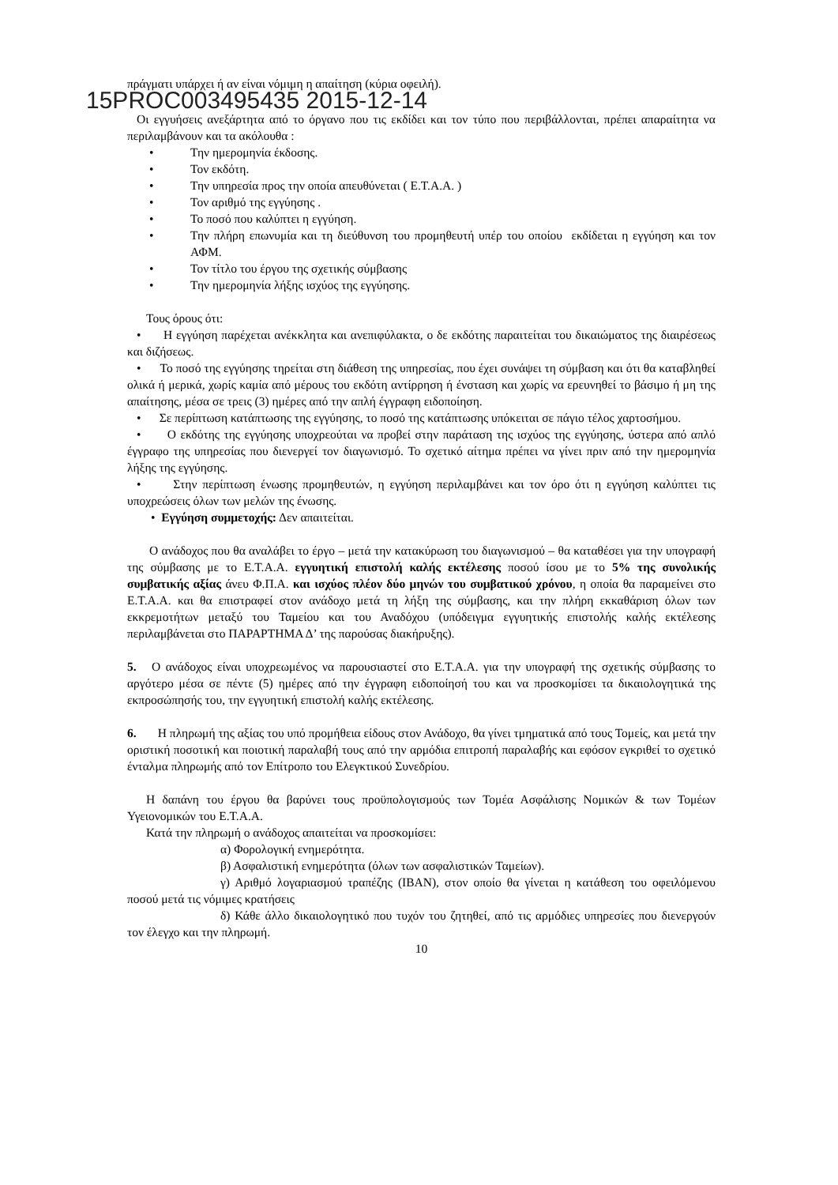πράγματι υπάρχει ή αν είναι νόμιμη η απαίτηση (κύρια οφειλή).
15PROC003495435 2015-12-14
Οι εγγυήσεις ανεξάρτητα από το όργανο που τις εκδίδει και τον τύπο που περιβάλλονται, πρέπει απαραίτητα να περιλαμβάνουν και τα ακόλουθα :
• Την ημερομηνία έκδοσης.
• Τον εκδότη.
• Την υπηρεσία προς την οποία απευθύνεται ( Ε.Τ.Α.Α. )
• Τον αριθμό της εγγύησης .
• Το ποσό που καλύπτει η εγγύηση.
• Την πλήρη επωνυμία και τη διεύθυνση του προμηθευτή υπέρ του οποίου εκδίδεται η εγγύηση και τον ΑΦΜ.
• Τον τίτλο του έργου της σχετικής σύμβασης
• Την ημερομηνία λήξης ισχύος της εγγύησης.
Τους όρους ότι:
• Η εγγύηση παρέχεται ανέκκλητα και ανεπιφύλακτα, ο δε εκδότης παραιτείται του δικαιώματος της διαιρέσεως και διζήσεως.
• Το ποσό της εγγύησης τηρείται στη διάθεση της υπηρεσίας, που έχει συνάψει τη σύμβαση και ότι θα καταβληθεί ολικά ή μερικά, χωρίς καμία από μέρους του εκδότη αντίρρηση ή ένσταση και χωρίς να ερευνηθεί το βάσιμο ή μη της απαίτησης, μέσα σε τρεις (3) ημέρες από την απλή έγγραφη ειδοποίηση.
• Σε περίπτωση κατάπτωσης της εγγύησης, το ποσό της κατάπτωσης υπόκειται σε πάγιο τέλος χαρτοσήμου.
• Ο εκδότης της εγγύησης υποχρεούται να προβεί στην παράταση της ισχύος της εγγύησης, ύστερα από απλό έγγραφο της υπηρεσίας που διενεργεί τον διαγωνισμό. Το σχετικό αίτημα πρέπει να γίνει πριν από την ημερομηνία λήξης της εγγύησης.
• Στην περίπτωση ένωσης προμηθευτών, η εγγύηση περιλαμβάνει και τον όρο ότι η εγγύηση καλύπτει τις υποχρεώσεις όλων των μελών της ένωσης.
• Εγγύηση συμμετοχής: Δεν απαιτείται.
Ο ανάδοχος που θα αναλάβει το έργο – μετά την κατακύρωση του διαγωνισμού – θα καταθέσει για την υπογραφή της σύμβασης με το Ε.Τ.Α.Α. εγγυητική επιστολή καλής εκτέλεσης ποσού ίσου με το 5% της συνολικής συμβατικής αξίας άνευ Φ.Π.Α. και ισχύος πλέον δύο μηνών του συμβατικού χρόνου, η οποία θα παραμείνει στο Ε.Τ.Α.Α. και θα επιστραφεί στον ανάδοχο μετά τη λήξη της σύμβασης, και την πλήρη εκκαθάριση όλων των εκκρεμοτήτων μεταξύ του Ταμείου και του Αναδόχου (υπόδειγμα εγγυητικής επιστολής καλής εκτέλεσης περιλαμβάνεται στο ΠΑΡΑΡΤΗΜΑ Δ’ της παρούσας διακήρυξης).
5. Ο ανάδοχος είναι υποχρεωμένος να παρουσιαστεί στο Ε.Τ.Α.Α. για την υπογραφή της σχετικής σύμβασης το αργότερο μέσα σε πέντε (5) ημέρες από την έγγραφη ειδοποίησή του και να προσκομίσει τα δικαιολογητικά της εκπροσώπησής του, την εγγυητική επιστολή καλής εκτέλεσης.
6. Η πληρωμή της αξίας του υπό προμήθεια είδους στον Ανάδοχο, θα γίνει τμηματικά από τους Τομείς, και μετά την οριστική ποσοτική και ποιοτική παραλαβή τους από την αρμόδια επιτροπή παραλαβής και εφόσον εγκριθεί το σχετικό ένταλμα πληρωμής από τον Επίτροπο του Ελεγκτικού Συνεδρίου.
Η δαπάνη του έργου θα βαρύνει τους προϋπολογισμούς των Τομέα Ασφάλισης Νομικών & των Τομέων Υγειονομικών του Ε.Τ.Α.Α.
Κατά την πληρωμή ο ανάδοχος απαιτείται να προσκομίσει:
α) Φορολογική ενημερότητα.
β) Ασφαλιστική ενημερότητα (όλων των ασφαλιστικών Ταμείων).
γ) Αριθμό λογαριασμού τραπέζης (IBAN), στον οποίο θα γίνεται η κατάθεση του οφειλόμενου ποσού μετά τις νόμιμες κρατήσεις
δ) Κάθε άλλο δικαιολογητικό που τυχόν του ζητηθεί, από τις αρμόδιες υπηρεσίες που διενεργούν τον έλεγχο και την πληρωμή.
10